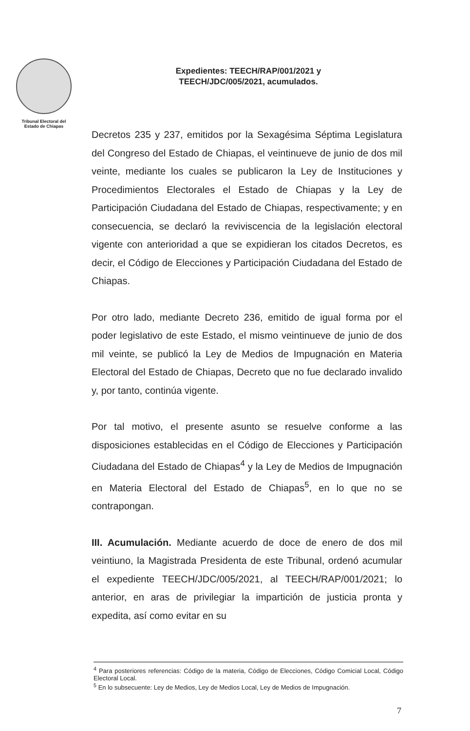Tribunal Electoral del
Estado de Chiapas
Expedientes: TEECH/RAP/001/2021 y
TEECH/JDC/005/2021, acumulados.
Decretos 235 y 237, emitidos por la Sexagésima Séptima Legislatura del Congreso del Estado de Chiapas, el veintinueve de junio de dos mil veinte, mediante los cuales se publicaron la Ley de Instituciones y Procedimientos Electorales el Estado de Chiapas y la Ley de Participación Ciudadana del Estado de Chiapas, respectivamente; y en consecuencia, se declaró la reviviscencia de la legislación electoral vigente con anterioridad a que se expidieran los citados Decretos, es decir, el Código de Elecciones y Participación Ciudadana del Estado de Chiapas.
Por otro lado, mediante Decreto 236, emitido de igual forma por el poder legislativo de este Estado, el mismo veintinueve de junio de dos mil veinte, se publicó la Ley de Medios de Impugnación en Materia Electoral del Estado de Chiapas, Decreto que no fue declarado invalido y, por tanto, continúa vigente.
Por tal motivo, el presente asunto se resuelve conforme a las disposiciones establecidas en el Código de Elecciones y Participación Ciudadana del Estado de Chiapas<sup>4</sup> y la Ley de Medios de Impugnación en Materia Electoral del Estado de Chiapas<sup>5</sup>, en lo que no se contrapongan.
III. Acumulación. Mediante acuerdo de doce de enero de dos mil veintiuno, la Magistrada Presidenta de este Tribunal, ordenó acumular el expediente TEECH/JDC/005/2021, al TEECH/RAP/001/2021; lo anterior, en aras de privilegiar la impartición de justicia pronta y expedita, así como evitar en su
<sup>4</sup> Para posteriores referencias: Código de la materia, Código de Elecciones, Código Comicial Local, Código Electoral Local.
<sup>5</sup> En lo subsecuente: Ley de Medios, Ley de Medios Local, Ley de Medios de Impugnación.
7